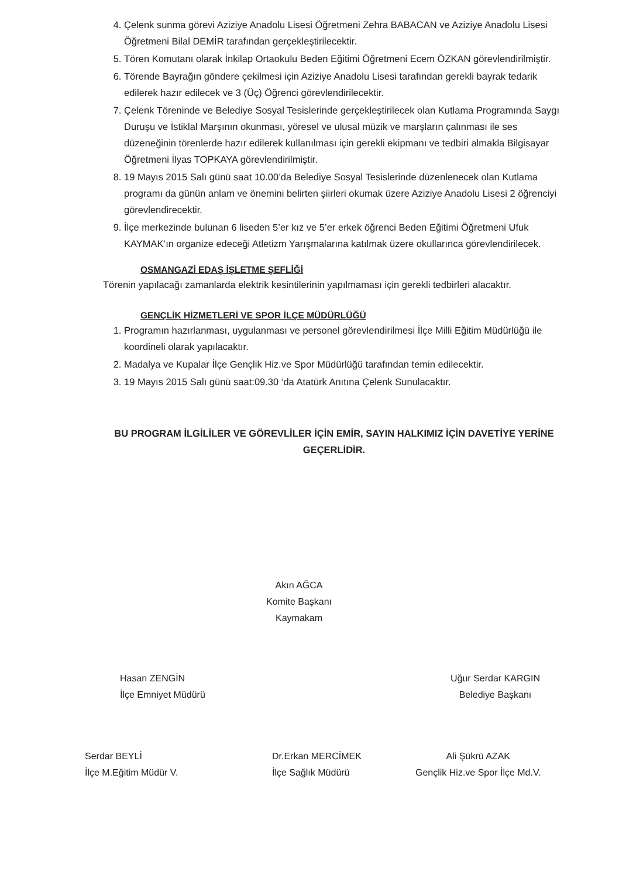4. Çelenk sunma görevi Aziziye Anadolu Lisesi Öğretmeni Zehra BABACAN ve Aziziye Anadolu Lisesi Öğretmeni Bilal DEMİR tarafından gerçekleştirilecektir.
5. Tören Komutanı olarak İnkilap Ortaokulu Beden Eğitimi Öğretmeni Ecem ÖZKAN görevlendirilmiştir.
6. Törende Bayrağın göndere çekilmesi için Aziziye Anadolu Lisesi tarafından gerekli bayrak tedarik edilerek hazır edilecek ve 3 (Üç) Öğrenci görevlendirilecektir.
7. Çelenk Töreninde ve Belediye Sosyal Tesislerinde gerçekleştirilecek olan Kutlama Programında Saygı Duruşu ve İstiklal Marşının okunması, yöresel ve ulusal müzik ve marşların çalınması ile ses düzeneğinin törenlerde hazır edilerek kullanılması için gerekli ekipmanı ve tedbiri almakla Bilgisayar Öğretmeni İlyas TOPKAYA görevlendirilmiştir.
8. 19 Mayıs 2015 Salı günü saat 10.00’da Belediye Sosyal Tesislerinde düzenlenecek olan Kutlama programı da günün anlam ve önemini belirten şiirleri okumak üzere Aziziye Anadolu Lisesi 2 öğrenciyi görevlendirecektir.
9. İlçe merkezinde bulunan 6 liseden 5’er kız ve 5’er erkek öğrenci Beden Eğitimi Öğretmeni Ufuk KAYMAK’ın organize edeceği Atletizm Yarışmalarına katılmak üzere okullarınca görevlendirilecek.
OSMANGAZİ EDAŞ İŞLETME ŞEFLİĞİ
Törenin yapılacağı zamanlarda elektrik kesintilerinin yapılmaması için gerekli tedbirleri alacaktır.
GENÇLİK HİZMETLERİ VE SPOR İLÇE MÜDÜRLÜĞÜ
1. Programın hazırlanması, uygulanması ve personel görevlendirilmesi İlçe Milli Eğitim Müdürlüğü ile koordineli olarak yapılacaktır.
2. Madalya ve Kupalar İlçe Gençlik Hiz.ve Spor Müdürlüğü tarafından temin edilecektir.
3. 19 Mayıs 2015 Salı günü saat:09.30 ‘da Atatürk Anıtına Çelenk Sunulacaktır.
BU PROGRAM İLGİLİLER VE GÖREVLİLER İÇİN EMİR, SAYIN HALKIMIZ İÇİN DAVETİYE YERİNE GEÇERLİDİR.
Akın AĞCA
Komite Başkanı
Kaymakam
Hasan ZENGİN
İlçe Emniyet Müdürü
Uğur Serdar KARGIN
Belediye Başkanı
Serdar BEYLİ
İlçe M.Eğitim Müdür V.
Dr.Erkan MERCİMEK
İlçe Sağlık Müdürü
Ali Şükrü AZAK
Gençlik Hiz.ve Spor İlçe Md.V.